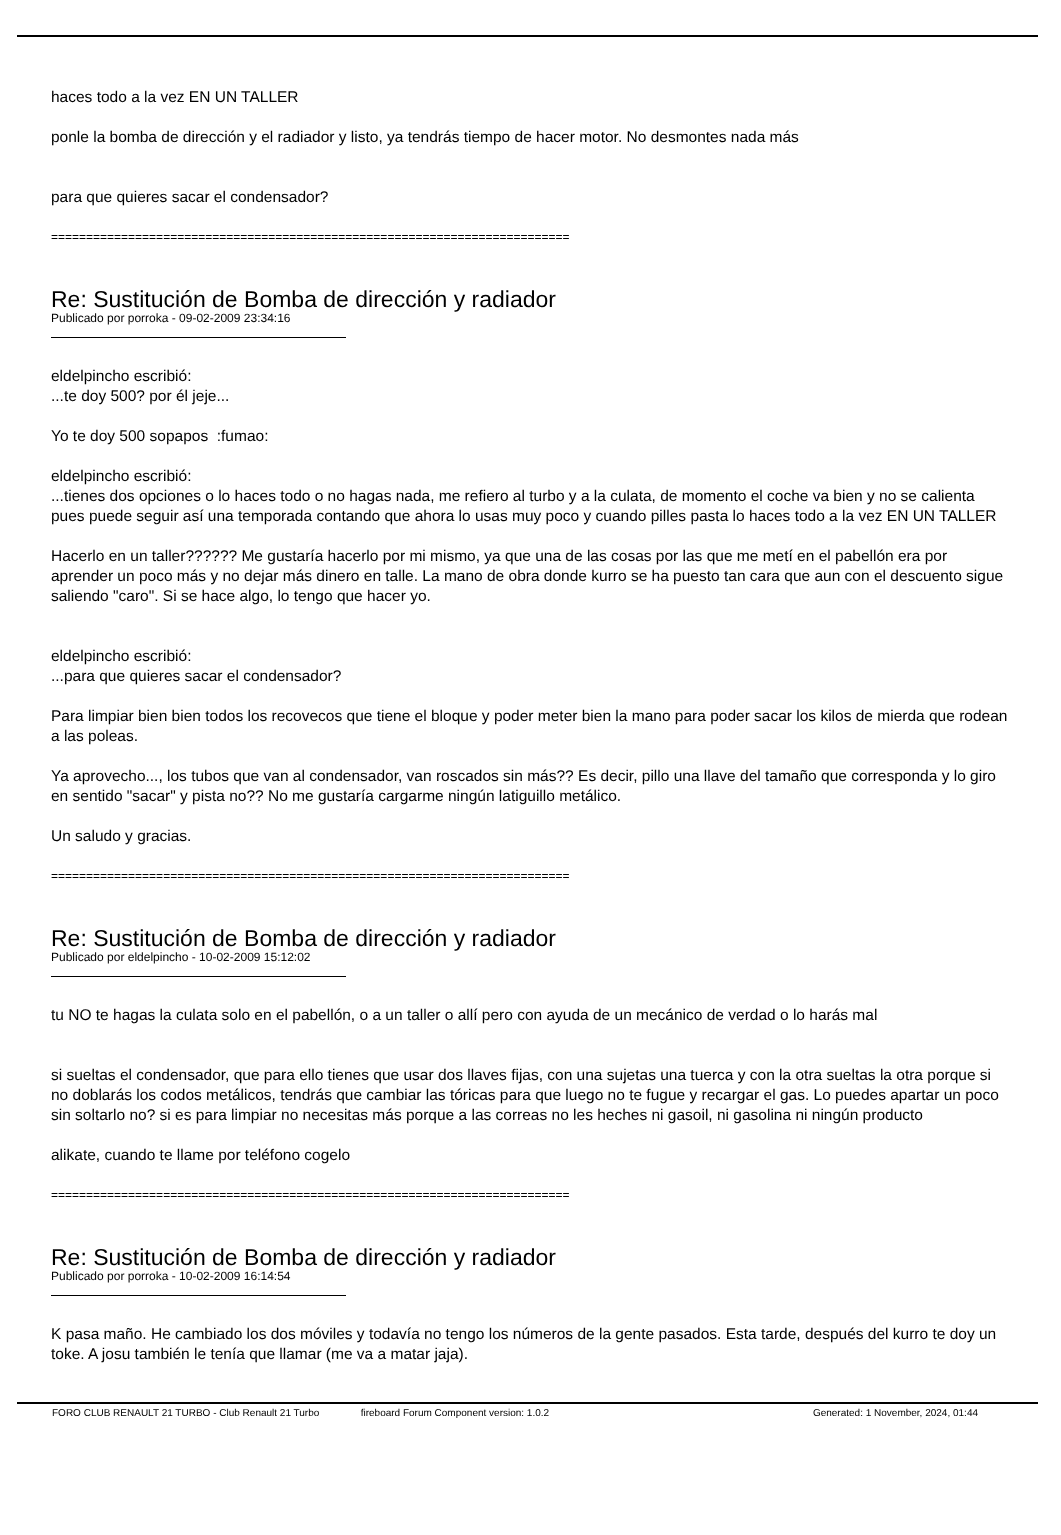haces todo a la vez EN UN TALLER
ponle la bomba de dirección y el radiador y listo, ya tendrás tiempo de hacer motor. No desmontes nada más
para que quieres sacar el condensador?
==========================================================================
Re: Sustitución de Bomba de dirección y radiador
Publicado por porroka - 09-02-2009 23:34:16
eldelpincho escribió:
...te doy 500? por él jeje...
Yo te doy 500 sopapos :fumao:
eldelpincho escribió:
...tienes dos opciones o lo haces todo o no hagas nada, me refiero al turbo y a la culata, de momento el coche va bien y no se calienta pues puede seguir así una temporada contando que ahora lo usas muy poco y cuando pilles pasta lo haces todo a la vez EN UN TALLER
Hacerlo en un taller?????? Me gustaría hacerlo por mi mismo, ya que una de las cosas por las que me metí en el pabellón era por aprender un poco más y no dejar más dinero en talle. La mano de obra donde kurro se ha puesto tan cara que aun con el descuento sigue saliendo "caro". Si se hace algo, lo tengo que hacer yo.
eldelpincho escribió:
...para que quieres sacar el condensador?
Para limpiar bien bien todos los recovecos que tiene el bloque y poder meter bien la mano para poder sacar los kilos de mierda que rodean a las poleas.
Ya aprovecho..., los tubos que van al condensador, van roscados sin más?? Es decir, pillo una llave del tamaño que corresponda y lo giro en sentido "sacar" y pista no?? No me gustaría cargarme ningún latiguillo metálico.
Un saludo y gracias.
==========================================================================
Re: Sustitución de Bomba de dirección y radiador
Publicado por eldelpincho - 10-02-2009 15:12:02
tu NO te hagas la culata solo en el pabellón, o a un taller o allí pero con ayuda de un mecánico de verdad o lo harás mal
si sueltas el condensador, que para ello tienes que usar dos llaves fijas, con una sujetas una tuerca y con la otra sueltas la otra porque si no doblarás los codos metálicos, tendrás que cambiar las tóricas para que luego no te fugue y recargar el gas. Lo puedes apartar un poco sin soltarlo no? si es para limpiar no necesitas más porque a las correas no les heches ni gasoil, ni gasolina ni ningún producto
alikate, cuando te llame por teléfono cogelo
==========================================================================
Re: Sustitución de Bomba de dirección y radiador
Publicado por porroka - 10-02-2009 16:14:54
K pasa maño. He cambiado los dos móviles y todavía no tengo los números de la gente pasados. Esta tarde, después del kurro te doy un toke. A josu también le tenía que llamar (me va a matar jaja).
FORO CLUB RENAULT 21 TURBO - Club Renault 21 Turbo fireboard Forum Component version: 1.0.2 Generated: 1 November, 2024, 01:44